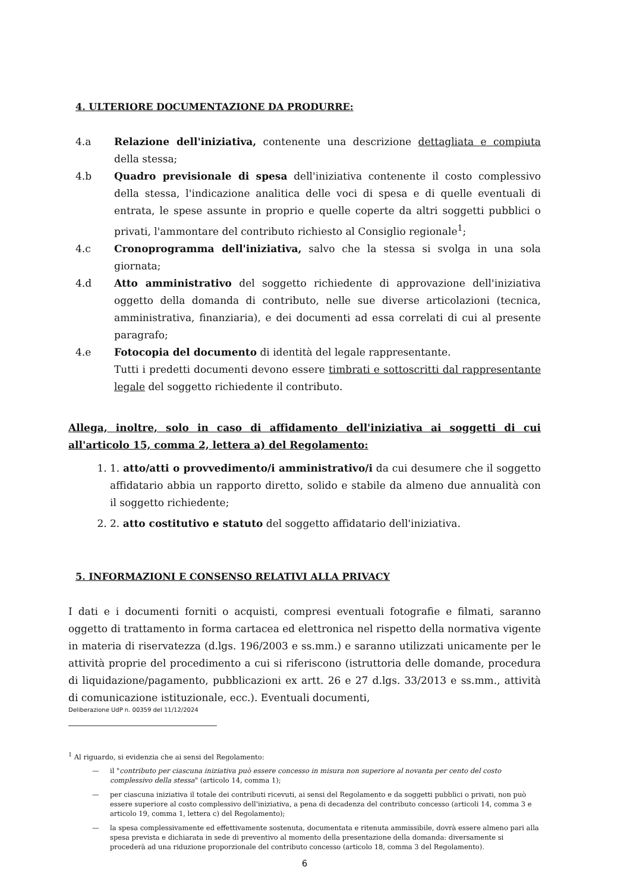4. ULTERIORE DOCUMENTAZIONE DA PRODURRE:
4.a Relazione dell'iniziativa, contenente una descrizione dettagliata e compiuta della stessa;
4.b Quadro previsionale di spesa dell'iniziativa contenente il costo complessivo della stessa, l'indicazione analitica delle voci di spesa e di quelle eventuali di entrata, le spese assunte in proprio e quelle coperte da altri soggetti pubblici o privati, l'ammontare del contributo richiesto al Consiglio regionale<sup>1</sup>;
4.c Cronoprogramma dell'iniziativa, salvo che la stessa si svolga in una sola giornata;
4.d Atto amministrativo del soggetto richiedente di approvazione dell'iniziativa oggetto della domanda di contributo, nelle sue diverse articolazioni (tecnica, amministrativa, finanziaria), e dei documenti ad essa correlati di cui al presente paragrafo;
4.e Fotocopia del documento di identità del legale rappresentante.
Tutti i predetti documenti devono essere timbrati e sottoscritti dal rappresentante legale del soggetto richiedente il contributo.
Allega, inoltre, solo in caso di affidamento dell'iniziativa ai soggetti di cui all'articolo 15, comma 2, lettera a) del Regolamento:
1. 1. atto/atti o provvedimento/i amministrativo/i da cui desumere che il soggetto affidatario abbia un rapporto diretto, solido e stabile da almeno due annualità con il soggetto richiedente;
2. 2. atto costitutivo e statuto del soggetto affidatario dell'iniziativa.
5. INFORMAZIONI E CONSENSO RELATIVI ALLA PRIVACY
I dati e i documenti forniti o acquisti, compresi eventuali fotografie e filmati, saranno oggetto di trattamento in forma cartacea ed elettronica nel rispetto della normativa vigente in materia di riservatezza (d.lgs. 196/2003 e ss.mm.) e saranno utilizzati unicamente per le attività proprie del procedimento a cui si riferiscono (istruttoria delle domande, procedura di liquidazione/pagamento, pubblicazioni ex artt. 26 e 27 d.lgs. 33/2013 e ss.mm., attività di comunicazione istituzionale, ecc.). Eventuali documenti,
Deliberazione UdP n. 00359 del 11/12/2024
<sup>1</sup> Al riguardo, si evidenzia che ai sensi del Regolamento:
— il "contributo per ciascuna iniziativa può essere concesso in misura non superiore al novanta per cento del costo complessivo della stessa" (articolo 14, comma 1);
— per ciascuna iniziativa il totale dei contributi ricevuti, ai sensi del Regolamento e da soggetti pubblici o privati, non può essere superiore al costo complessivo dell'iniziativa, a pena di decadenza del contributo concesso (articoli 14, comma 3 e articolo 19, comma 1, lettera c) del Regolamento);
— la spesa complessivamente ed effettivamente sostenuta, documentata e ritenuta ammissibile, dovrà essere almeno pari alla spesa prevista e dichiarata in sede di preventivo al momento della presentazione della domanda: diversamente si procederà ad una riduzione proporzionale del contributo concesso (articolo 18, comma 3 del Regolamento).
6